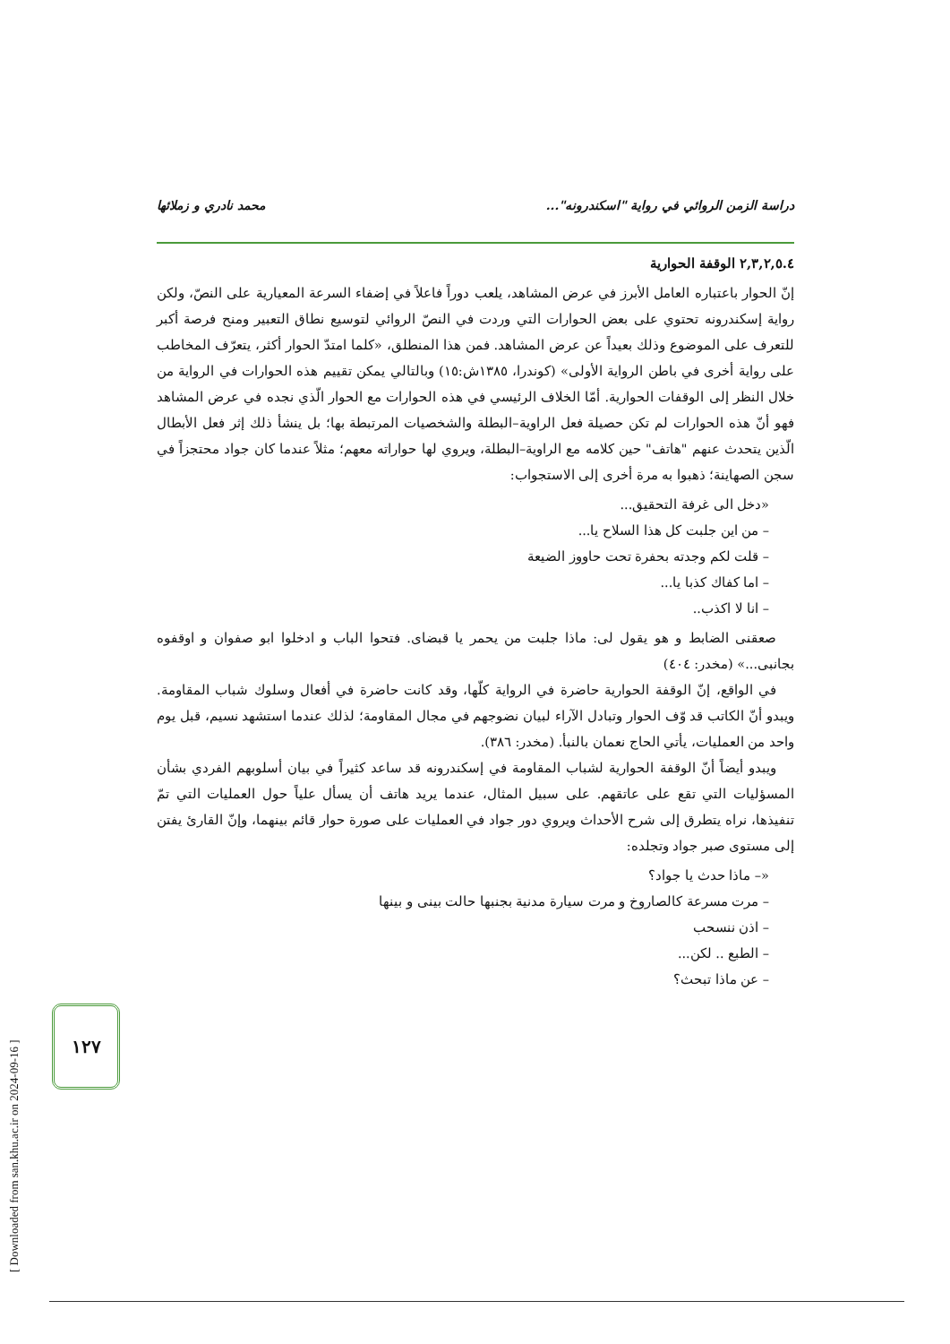دراسة الزمن الروائي في رواية "اسكندرونه"... محمد نادري و زملائها
٢,٣,٢,٥.٤ الوقفة الحوارية
إنّ الحوار باعتباره العامل الأبرز في عرض المشاهد، يلعب دوراً فاعلاً في إضفاء السرعة المعيارية على النصّ، ولكن رواية إسكندرونه تحتوي على بعض الحوارات التي وردت في النصّ الروائي لتوسيع نطاق التعبير ومنح فرصة أكبر للتعرف على الموضوع وذلك بعيداً عن عرض المشاهد. فمن هذا المنطلق، «كلما امتدّ الحوار أكثر، يتعرّف المخاطب على رواية أخرى في باطن الرواية الأولى» (كوندرا، ١٣٨٥ش:١٥) وبالتالي يمكن تقييم هذه الحوارات في الرواية من خلال النظر إلى الوقفات الحوارية. أمّا الخلاف الرئيسي في هذه الحوارات مع الحوار الّذي نجده في عرض المشاهد فهو أنّ هذه الحوارات لم تكن حصيلة فعل الراوية–البطلة والشخصيات المرتبطة بها؛ بل ينشأ ذلك إثر فعل الأبطال الّذين يتحدث عنهم "هاتف" حين كلامه مع الراوية–البطلة، ويروي لها حواراته معهم؛ مثلاً عندما كان جواد محتجزاً في سجن الصهاينة؛ ذهبوا به مرة أخرى إلى الاستجواب:
«دخل الى غرفة التحقيق...
– من اين جلبت كل هذا السلاح يا...
– قلت لكم وجدته بحفرة تحت حاووز الضيعة
– اما كفاك كذبا يا...
– انا لا اكذب..
صعقنى الضابط و هو يقول لى: ماذا جلبت من يحمر يا قبضاى. فتحوا الباب و ادخلوا ابو صفوان و اوقفوه بجانبى...» (مخدر: ٤٠٤)
في الواقع، إنّ الوقفة الحوارية حاضرة في الرواية كلّها، وقد كانت حاضرة في أفعال وسلوك شباب المقاومة. ويبدو أنّ الكاتب قد وّف الحوار وتبادل الآراء لبيان نضوجهم في مجال المقاومة؛ لذلك عندما استشهد نسيم، قبل يوم واحد من العمليات، يأتي الحاج نعمان بالنبأ. (مخدر: ٣٨٦).
ويبدو أيضاً أنّ الوقفة الحوارية لشباب المقاومة في إسكندرونه قد ساعد كثيراً في بيان أسلوبهم الفردي بشأن المسؤليات التي تقع على عاتقهم. على سبيل المثال، عندما يريد هاتف أن يسأل علياً حول العمليات التي تمّ تنفيذها، نراه يتطرق إلى شرح الأحداث ويروي دور جواد في العمليات على صورة حوار قائم بينهما، وإنّ القارئ يفتن إلى مستوى صبر جواد وتجلده:
«– ماذا حدث يا جواد؟
– مرت مسرعة كالصاروخ و مرت سيارة مدنية بجنبها حالت بينى و بينها
– اذن ننسحب
– الطبع .. لكن...
– عن ماذا تبحث؟
[ Downloaded from san.khu.ac.ir on 2024-09-16 ]
١٢٧